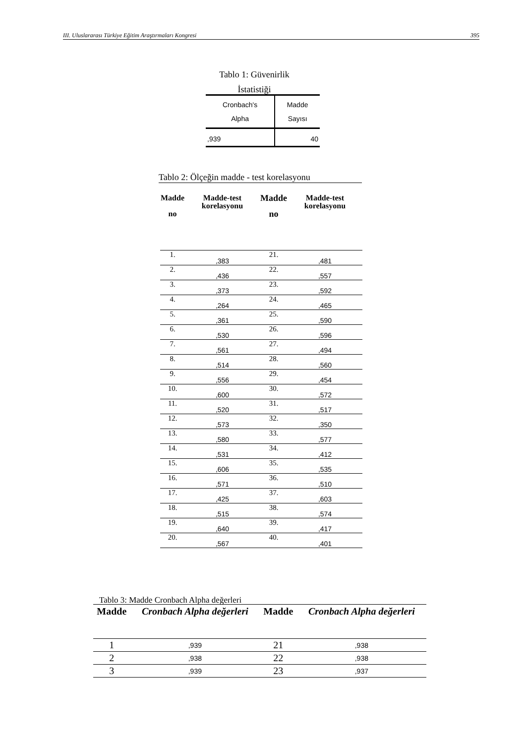III. Uluslararası Türkiye Eğitim Araştırmaları Kongresi 395
Tablo 1: Güvenirlik
İstatistiği
| Cronbach's Alpha | Madde Sayısı |
| --- | --- |
| ,939 | 40 |
Tablo 2: Ölçeğin madde - test korelasyonu
| Madde no | Madde-test korelasyonu | Madde no | Madde-test korelasyonu |
| --- | --- | --- | --- |
| 1. | ,383 | 21. | ,481 |
| 2. | ,436 | 22. | ,557 |
| 3. | ,373 | 23. | ,592 |
| 4. | ,264 | 24. | ,465 |
| 5. | ,361 | 25. | ,590 |
| 6. | ,530 | 26. | ,596 |
| 7. | ,561 | 27. | ,494 |
| 8. | ,514 | 28. | ,560 |
| 9. | ,556 | 29. | ,454 |
| 10. | ,600 | 30. | ,572 |
| 11. | ,520 | 31. | ,517 |
| 12. | ,573 | 32. | ,350 |
| 13. | ,580 | 33. | ,577 |
| 14. | ,531 | 34. | ,412 |
| 15. | ,606 | 35. | ,535 |
| 16. | ,571 | 36. | ,510 |
| 17. | ,425 | 37. | ,603 |
| 18. | ,515 | 38. | ,574 |
| 19. | ,640 | 39. | ,417 |
| 20. | ,567 | 40. | ,401 |
Tablo 3: Madde Cronbach Alpha değerleri
| Madde | Cronbach Alpha değerleri | Madde | Cronbach Alpha değerleri |
| --- | --- | --- | --- |
| 1 | ,939 | 21 | ,938 |
| 2 | ,938 | 22 | ,938 |
| 3 | ,939 | 23 | ,937 |